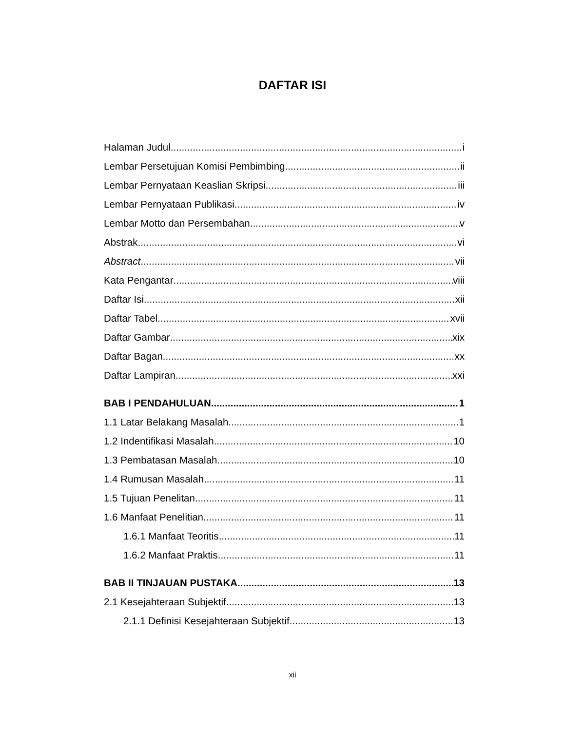DAFTAR ISI
Halaman Judul i
Lembar Persetujuan Komisi Pembimbing ii
Lembar Pernyataan Keaslian Skripsi iii
Lembar Pernyataan Publikasi iv
Lembar Motto dan Persembahan v
Abstrak vi
Abstract vii
Kata Pengantar viii
Daftar Isi xii
Daftar Tabel xvii
Daftar Gambar xix
Daftar Bagan xx
Daftar Lampiran xxi
BAB I PENDAHULUAN 1
1.1 Latar Belakang Masalah 1
1.2 Indentifikasi Masalah 10
1.3 Pembatasan Masalah 10
1.4 Rumusan Masalah 11
1.5 Tujuan Penelitan 11
1.6 Manfaat Penelitian 11
1.6.1 Manfaat Teoritis 11
1.6.2 Manfaat Praktis 11
BAB II TINJAUAN PUSTAKA 13
2.1 Kesejahteraan Subjektif 13
2.1.1 Definisi Kesejahteraan Subjektif 13
xii